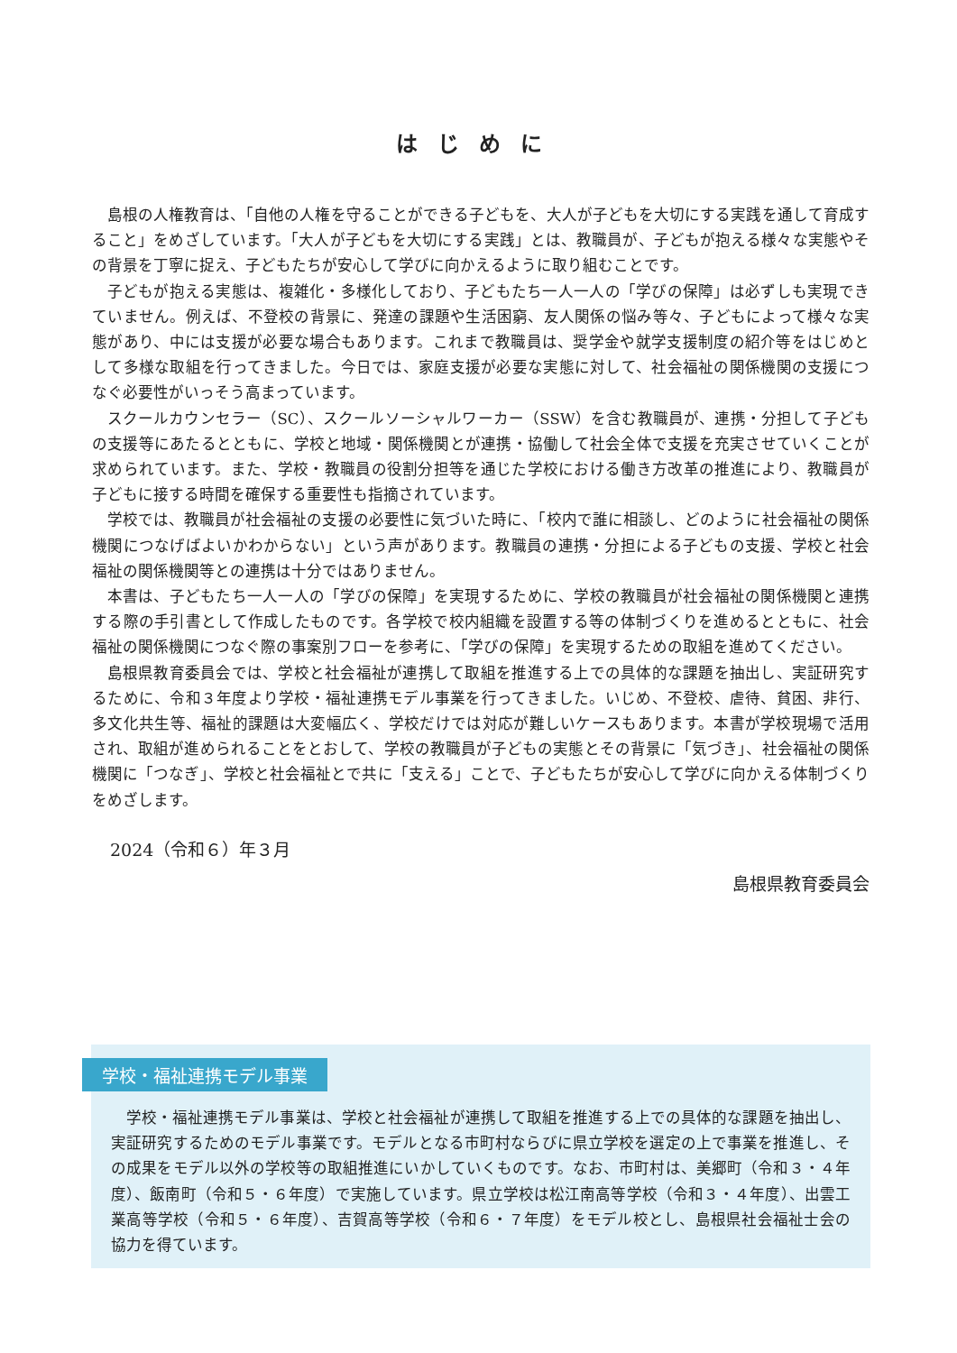はじめに
島根の人権教育は、「自他の人権を守ることができる子どもを、大人が子どもを大切にする実践を通して育成すること」をめざしています。「大人が子どもを大切にする実践」とは、教職員が、子どもが抱える様々な実態やその背景を丁寧に捉え、子どもたちが安心して学びに向かえるように取り組むことです。
子どもが抱える実態は、複雑化・多様化しており、子どもたち一人一人の「学びの保障」は必ずしも実現できていません。例えば、不登校の背景に、発達の課題や生活困窮、友人関係の悩み等々、子どもによって様々な実態があり、中には支援が必要な場合もあります。これまで教職員は、奨学金や就学支援制度の紹介等をはじめとして多様な取組を行ってきました。今日では、家庭支援が必要な実態に対して、社会福祉の関係機関の支援につなぐ必要性がいっそう高まっています。
スクールカウンセラー（SC）、スクールソーシャルワーカー（SSW）を含む教職員が、連携・分担して子どもの支援等にあたるとともに、学校と地域・関係機関とが連携・協働して社会全体で支援を充実させていくことが求められています。また、学校・教職員の役割分担等を通じた学校における働き方改革の推進により、教職員が子どもに接する時間を確保する重要性も指摘されています。
学校では、教職員が社会福祉の支援の必要性に気づいた時に、「校内で誰に相談し、どのように社会福祉の関係機関につなげばよいかわからない」という声があります。教職員の連携・分担による子どもの支援、学校と社会福祉の関係機関等との連携は十分ではありません。
本書は、子どもたち一人一人の「学びの保障」を実現するために、学校の教職員が社会福祉の関係機関と連携する際の手引書として作成したものです。各学校で校内組織を設置する等の体制づくりを進めるとともに、社会福祉の関係機関につなぐ際の事案別フローを参考に、「学びの保障」を実現するための取組を進めてください。
島根県教育委員会では、学校と社会福祉が連携して取組を推進する上での具体的な課題を抽出し、実証研究するために、令和３年度より学校・福祉連携モデル事業を行ってきました。いじめ、不登校、虐待、貧困、非行、多文化共生等、福祉的課題は大変幅広く、学校だけでは対応が難しいケースもあります。本書が学校現場で活用され、取組が進められることをとおして、学校の教職員が子どもの実態とその背景に「気づき」、社会福祉の関係機関に「つなぎ」、学校と社会福祉とで共に「支える」ことで、子どもたちが安心して学びに向かえる体制づくりをめざします。
2024（令和６）年３月
島根県教育委員会
学校・福祉連携モデル事業
学校・福祉連携モデル事業は、学校と社会福祉が連携して取組を推進する上での具体的な課題を抽出し、実証研究するためのモデル事業です。モデルとなる市町村ならびに県立学校を選定の上で事業を推進し、その成果をモデル以外の学校等の取組推進にいかしていくものです。なお、市町村は、美郷町（令和３・４年度）、飯南町（令和５・６年度）で実施しています。県立学校は松江南高等学校（令和３・４年度）、出雲工業高等学校（令和５・６年度）、吉賀高等学校（令和６・７年度）をモデル校とし、島根県社会福祉士会の協力を得ています。